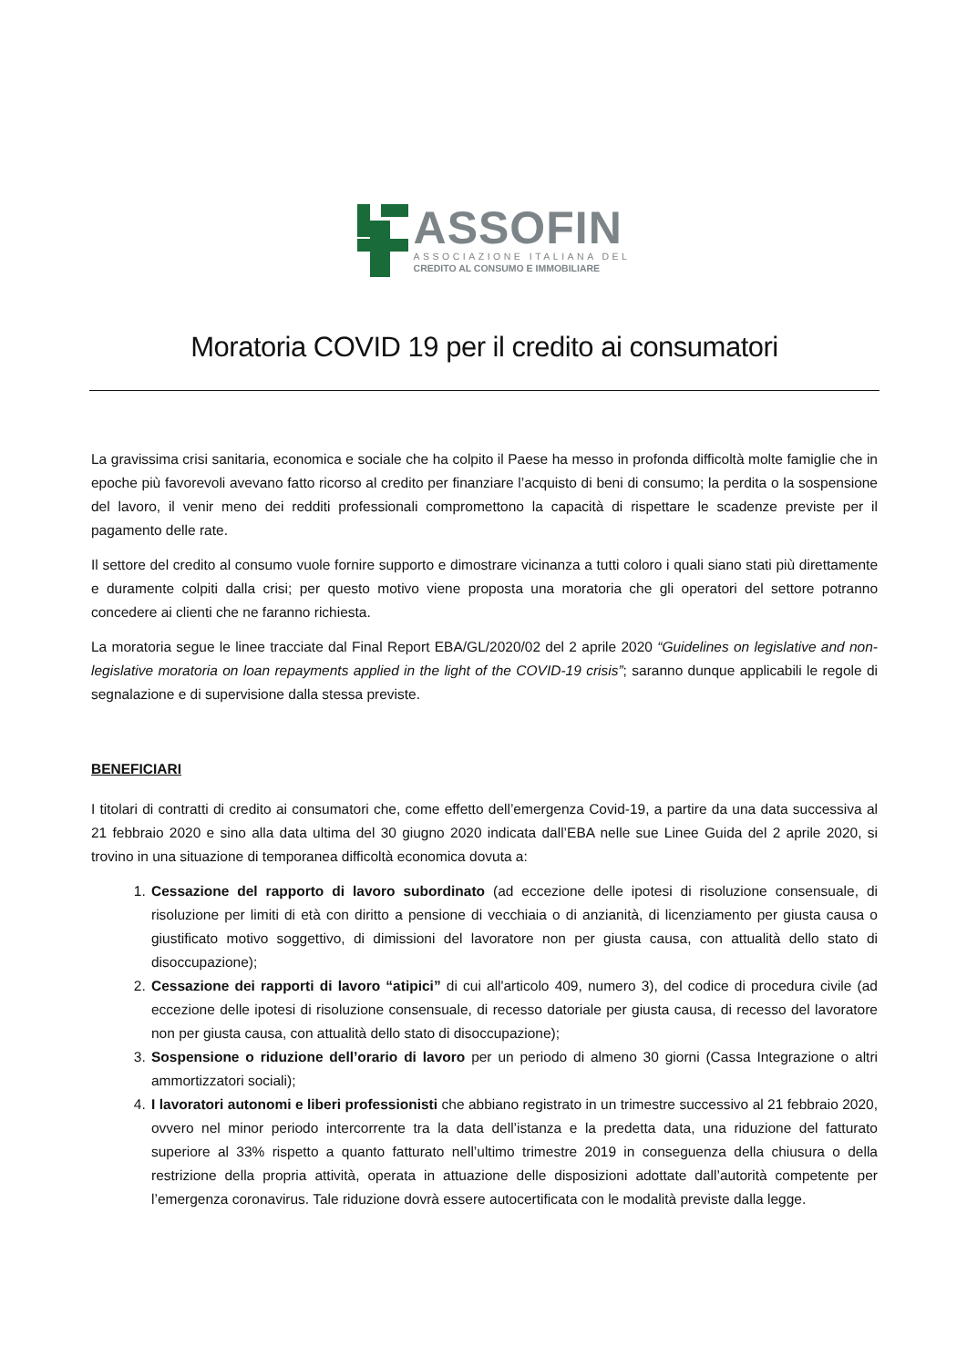ASSOFIN
ASSOCIAZIONE ITALIANA DEL
CREDITO AL CONSUMO E IMMOBILIARE
Moratoria COVID 19 per il credito ai consumatori
La gravissima crisi sanitaria, economica e sociale che ha colpito il Paese ha messo in profonda difficoltà molte famiglie che in epoche più favorevoli avevano fatto ricorso al credito per finanziare l’acquisto di beni di consumo; la perdita o la sospensione del lavoro, il venir meno dei redditi professionali compromettono la capacità di rispettare le scadenze previste per il pagamento delle rate.
Il settore del credito al consumo vuole fornire supporto e dimostrare vicinanza a tutti coloro i quali siano stati più direttamente e duramente colpiti dalla crisi; per questo motivo viene proposta una moratoria che gli operatori del settore potranno concedere ai clienti che ne faranno richiesta.
La moratoria segue le linee tracciate dal Final Report EBA/GL/2020/02 del 2 aprile 2020 “Guidelines on legislative and non-legislative moratoria on loan repayments applied in the light of the COVID-19 crisis”; saranno dunque applicabili le regole di segnalazione e di supervisione dalla stessa previste.
BENEFICIARI
I titolari di contratti di credito ai consumatori che, come effetto dell’emergenza Covid-19, a partire da una data successiva al 21 febbraio 2020 e sino alla data ultima del 30 giugno 2020 indicata dall’EBA nelle sue Linee Guida del 2 aprile 2020, si trovino in una situazione di temporanea difficoltà economica dovuta a:
1. Cessazione del rapporto di lavoro subordinato (ad eccezione delle ipotesi di risoluzione consensuale, di risoluzione per limiti di età con diritto a pensione di vecchiaia o di anzianità, di licenziamento per giusta causa o giustificato motivo soggettivo, di dimissioni del lavoratore non per giusta causa, con attualità dello stato di disoccupazione);
2. Cessazione dei rapporti di lavoro “atipici” di cui all'articolo 409, numero 3), del codice di procedura civile (ad eccezione delle ipotesi di risoluzione consensuale, di recesso datoriale per giusta causa, di recesso del lavoratore non per giusta causa, con attualità dello stato di disoccupazione);
3. Sospensione o riduzione dell’orario di lavoro per un periodo di almeno 30 giorni (Cassa Integrazione o altri ammortizzatori sociali);
4. I lavoratori autonomi e liberi professionisti che abbiano registrato in un trimestre successivo al 21 febbraio 2020, ovvero nel minor periodo intercorrente tra la data dell’istanza e la predetta data, una riduzione del fatturato superiore al 33% rispetto a quanto fatturato nell’ultimo trimestre 2019 in conseguenza della chiusura o della restrizione della propria attività, operata in attuazione delle disposizioni adottate dall’autorità competente per l’emergenza coronavirus. Tale riduzione dovrà essere autocertificata con le modalità previste dalla legge.